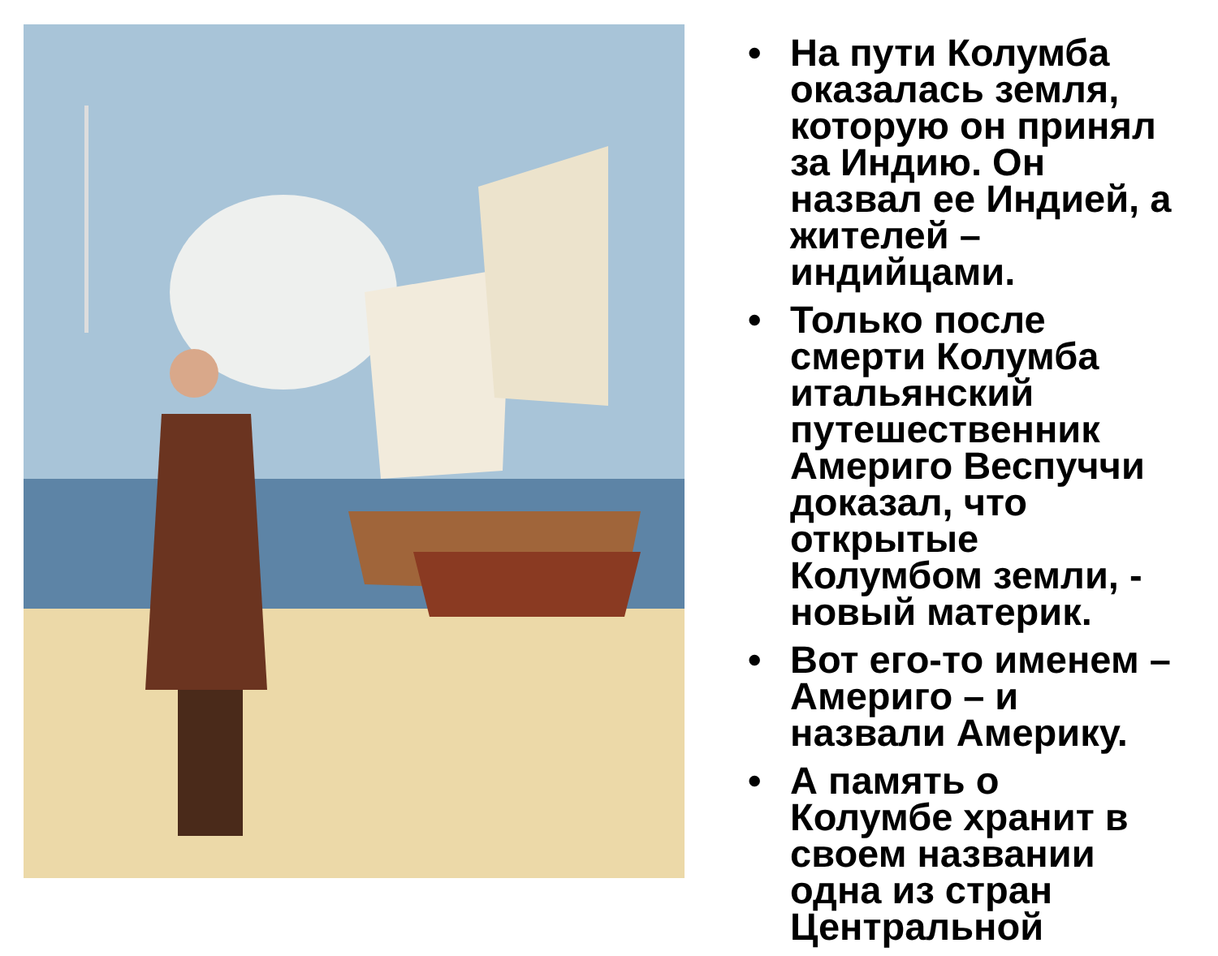• На пути Колумба оказалась земля, которую он принял за Индию. Он назвал ее Индией, а жителей – индийцами.
• Только после смерти Колумба итальянский путешественник Америго Веспуччи доказал, что открытые Колумбом земли, - новый материк.
• Вот его-то именем – Америго – и назвали Америку.
• А память о Колумбе хранит в своем названии одна из стран Центральной